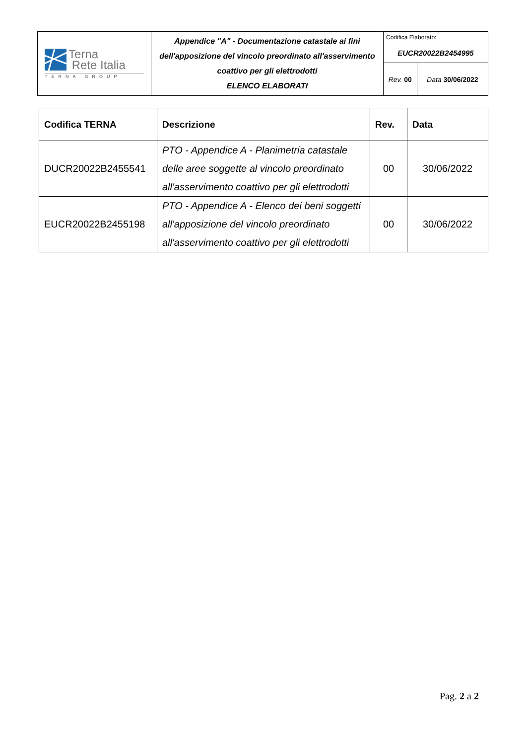| Terna Rete Italia TERNA GROUP | Appendice "A" - Documentazione catastale ai fini dell'apposizione del vincolo preordinato all'asservimento coattivo per gli elettrodotti ELENCO ELABORATI | Codifica Elaborato: EUCR20022B2454995 | |
| | | Rev. 00 | Data 30/06/2022 |
| Codifica TERNA | Descrizione | Rev. | Data |
| --- | --- | --- | --- |
| DUCR20022B2455541 | PTO - Appendice A - Planimetria catastale delle aree soggette al vincolo preordinato all'asservimento coattivo per gli elettrodotti | 00 | 30/06/2022 |
| EUCR20022B2455198 | PTO - Appendice A - Elenco dei beni soggetti all'apposizione del vincolo preordinato all'asservimento coattivo per gli elettrodotti | 00 | 30/06/2022 |
Pag. 2 a 2